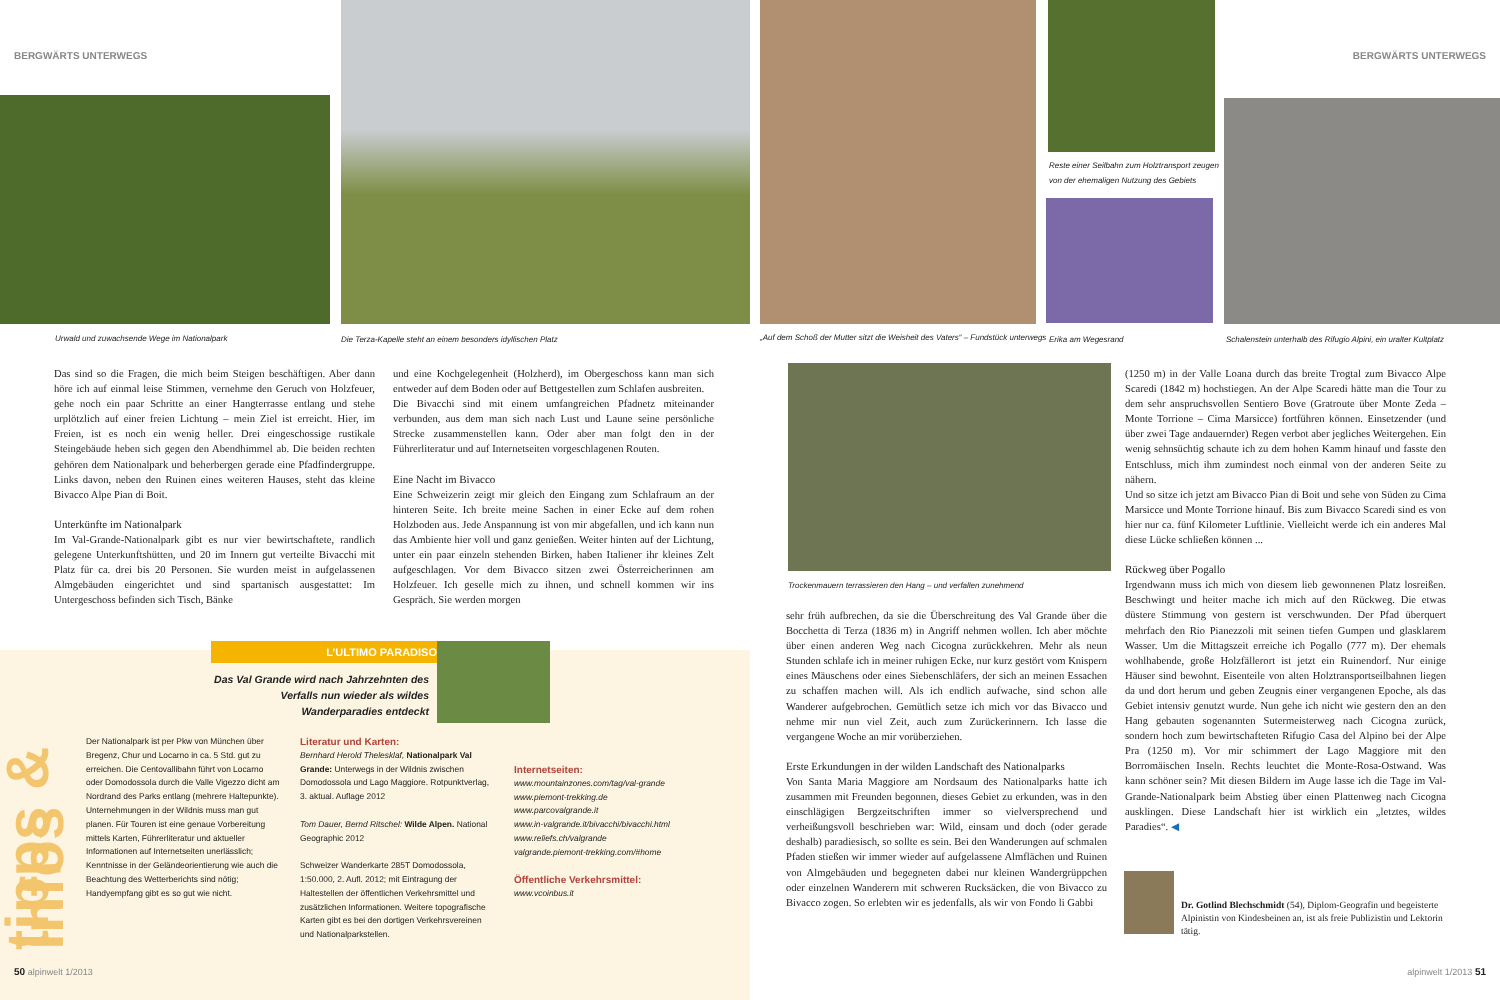BERGWÄRTS UNTERWEGS BERGWÄRTS UNTERWEGS
Urwald und zuwachsende Wege im Nationalpark
Die Terza-Kapelle steht an einem besonders idyllischen Platz
„Auf dem Schoß der Mutter sitzt die Weisheit des Vaters“ – Fundstück unterwegs
Reste einer Seilbahn zum Holztransport zeugen von der ehemaligen Nutzung des Gebiets
Erika am Wegesrand
Schalenstein unterhalb des Rifugio Alpini, ein uralter Kultplatz
Das sind so die Fragen, die mich beim Steigen beschäftigen. Aber dann höre ich auf einmal leise Stimmen, vernehme den Geruch von Holzfeuer, gehe noch ein paar Schritte an einer Hangterrasse entlang und stehe urplötzlich auf einer freien Lichtung – mein Ziel ist erreicht. Hier, im Freien, ist es noch ein wenig heller. Drei eingeschossige rustikale Steingebäude heben sich gegen den Abendhimmel ab. Die beiden rechten gehören dem Nationalpark und beherbergen gerade eine Pfadfindergruppe. Links davon, neben den Ruinen eines weiteren Hauses, steht das kleine Bivacco Alpe Pian di Boit.
Unterkünfte im Nationalpark
Im Val-Grande-Nationalpark gibt es nur vier bewirtschaftete, randlich gelegene Unterkunftshütten, und 20 im Innern gut verteilte Bivacchi mit Platz für ca. drei bis 20 Personen. Sie wurden meist in aufgelassenen Almgebäuden eingerichtet und sind spartanisch ausgestattet: Im Untergeschoss befinden sich Tisch, Bänke
und eine Kochgelegenheit (Holzherd), im Obergeschoss kann man sich entweder auf dem Boden oder auf Bettgestellen zum Schlafen ausbreiten.
Die Bivacchi sind mit einem umfangreichen Pfadnetz miteinander verbunden, aus dem man sich nach Lust und Laune seine persönliche Strecke zusammenstellen kann. Oder aber man folgt den in der Führerliteratur und auf Internetseiten vorgeschlagenen Routen.
Eine Nacht im Bivacco
Eine Schweizerin zeigt mir gleich den Eingang zum Schlafraum an der hinteren Seite. Ich breite meine Sachen in einer Ecke auf dem rohen Holzboden aus. Jede Anspannung ist von mir abgefallen, und ich kann nun das Ambiente hier voll und ganz genießen. Weiter hinten auf der Lichtung, unter ein paar einzeln stehenden Birken, haben Italiener ihr kleines Zelt aufgeschlagen. Vor dem Bivacco sitzen zwei Österreicherinnen am Holzfeuer. Ich geselle mich zu ihnen, und schnell kommen wir ins Gespräch. Sie werden morgen
tipps & infos
L’ULTIMO PARADISO
Das Val Grande wird nach Jahrzehnten des Verfalls nun wieder als wildes Wanderparadies entdeckt
Der Nationalpark ist per Pkw von München über Bregenz, Chur und Locarno in ca. 5 Std. gut zu erreichen. Die Centovallibahn führt von Locarno oder Domodossola durch die Valle Vigezzo dicht am Nordrand des Parks entlang (mehrere Haltepunkte). Unternehmungen in der Wildnis muss man gut planen. Für Touren ist eine genaue Vorbereitung mittels Karten, Führerliteratur und aktueller Informationen auf Internetseiten unerlässlich; Kenntnisse in der Geländeorientierung wie auch die Beachtung des Wetterberichts sind nötig; Handyempfang gibt es so gut wie nicht.
Literatur und Karten:
Bernhard Herold Thelesklaf, Nationalpark Val Grande: Unterwegs in der Wildnis zwischen Domodossola und Lago Maggiore. Rotpunktverlag, 3. aktual. Auflage 2012
Tom Dauer, Bernd Ritschel: Wilde Alpen. National Geographic 2012
Schweizer Wanderkarte 285T Domodossola, 1:50.000, 2. Aufl. 2012; mit Eintragung der Haltestellen der öffentlichen Verkehrsmittel und zusätzlichen Informationen. Weitere topografische Karten gibt es bei den dortigen Verkehrsvereinen und Nationalparkstellen.
Internetseiten:
www.mountainzones.com/tag/val-grande
www.piemont-trekking.de
www.parcovalgrande.it
www.in-valgrande.it/bivacchi/bivacchi.html
www.reliefs.ch/valgrande
valgrande.piemont-trekking.com/#home
Öffentliche Verkehrsmittel:
www.vcoinbus.it
Trockenmauern terrassieren den Hang – und verfallen zunehmend
sehr früh aufbrechen, da sie die Überschreitung des Val Grande über die Bocchetta di Terza (1836 m) in Angriff nehmen wollen. Ich aber möchte über einen anderen Weg nach Cicogna zurückkehren. Mehr als neun Stunden schlafe ich in meiner ruhigen Ecke, nur kurz gestört vom Knispern eines Mäuschens oder eines Siebenschläfers, der sich an meinen Essachen zu schaffen machen will. Als ich endlich aufwache, sind schon alle Wanderer aufgebrochen. Gemütlich setze ich mich vor das Bivacco und nehme mir nun viel Zeit, auch zum Zurückerinnern. Ich lasse die vergangene Woche an mir vorüberziehen.
Erste Erkundungen in der wilden Landschaft des Nationalparks
Von Santa Maria Maggiore am Nordsaum des Nationalparks hatte ich zusammen mit Freunden begonnen, dieses Gebiet zu erkunden, was in den einschlägigen Bergzeitschriften immer so vielversprechend und verheißungsvoll beschrieben war: Wild, einsam und doch (oder gerade deshalb) paradiesisch, so sollte es sein. Bei den Wanderungen auf schmalen Pfaden stießen wir immer wieder auf aufgelassene Almflächen und Ruinen von Almgebäuden und begegneten dabei nur kleinen Wandergrüppchen oder einzelnen Wanderern mit schweren Rucksäcken, die von Bivacco zu Bivacco zogen. So erlebten wir es jedenfalls, als wir von Fondo li Gabbi
(1250 m) in der Valle Loana durch das breite Trogtal zum Bivacco Alpe Scaredi (1842 m) hochstiegen. An der Alpe Scaredi hätte man die Tour zu dem sehr anspruchsvollen Sentiero Bove (Gratroute über Monte Zeda – Monte Torrione – Cima Marsicce) fortführen können. Einsetzender (und über zwei Tage andauernder) Regen verbot aber jegliches Weitergehen. Ein wenig sehnsüchtig schaute ich zu dem hohen Kamm hinauf und fasste den Entschluss, mich ihm zumindest noch einmal von der anderen Seite zu nähern.
Und so sitze ich jetzt am Bivacco Pian di Boit und sehe von Süden zu Cima Marsicce und Monte Torrione hinauf. Bis zum Bivacco Scaredi sind es von hier nur ca. fünf Kilometer Luftlinie. Vielleicht werde ich ein anderes Mal diese Lücke schließen können ...
Rückweg über Pogallo
Irgendwann muss ich mich von diesem lieb gewonnenen Platz losreißen. Beschwingt und heiter mache ich mich auf den Rückweg. Die etwas düstere Stimmung von gestern ist verschwunden. Der Pfad überquert mehrfach den Rio Pianezzoli mit seinen tiefen Gumpen und glasklarem Wasser. Um die Mittagszeit erreiche ich Pogallo (777 m). Der ehemals wohlhabende, große Holzfällerort ist jetzt ein Ruinendorf. Nur einige Häuser sind bewohnt. Eisenteile von alten Holztransportseilbahnen liegen da und dort herum und geben Zeugnis einer vergangenen Epoche, als das Gebiet intensiv genutzt wurde. Nun gehe ich nicht wie gestern den an den Hang gebauten sogenannten Sutermeisterweg nach Cicogna zurück, sondern hoch zum bewirtschafteten Rifugio Casa del Alpino bei der Alpe Pra (1250 m). Vor mir schimmert der Lago Maggiore mit den Borromäischen Inseln. Rechts leuchtet die Monte-Rosa-Ostwand. Was kann schöner sein? Mit diesen Bildern im Auge lasse ich die Tage im Val-Grande-Nationalpark beim Abstieg über einen Plattenweg nach Cicogna ausklingen. Diese Landschaft hier ist wirklich ein „letztes, wildes Paradies“. ◀
Dr. Gotlind Blechschmidt (54), Diplom-Geografin und begeisterte Alpinistin von Kindesbeinen an, ist als freie Publizistin und Lektorin tätig.
50 alpinwelt 1/2013 alpinwelt 1/2013 51